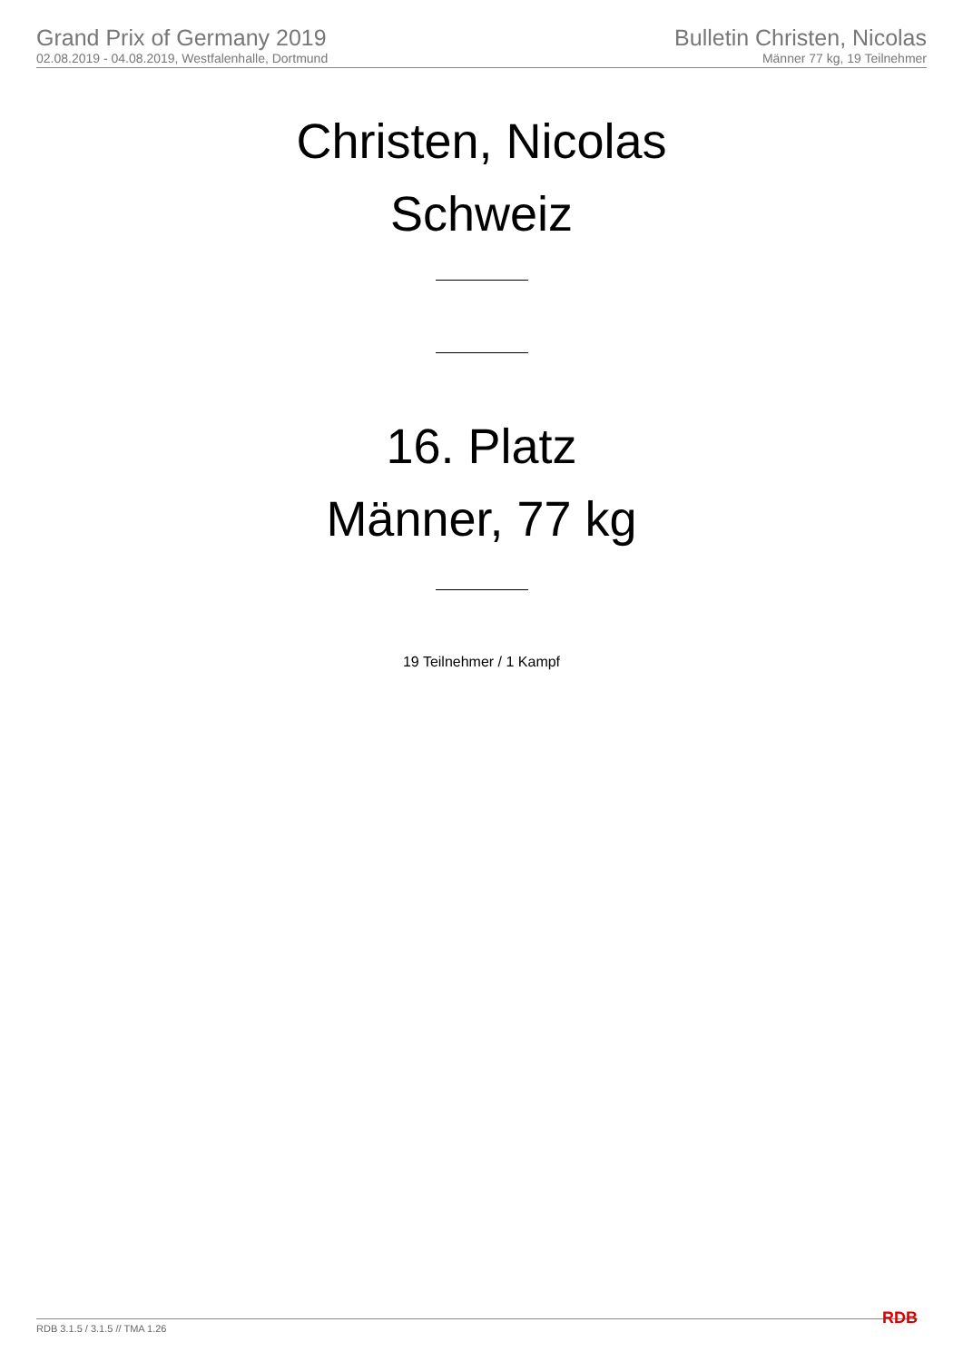Grand Prix of Germany 2019
02.08.2019 - 04.08.2019, Westfalenhalle, Dortmund
Bulletin Christen, Nicolas
Männer 77 kg, 19 Teilnehmer
Christen, Nicolas
Schweiz
16. Platz
Männer, 77 kg
19 Teilnehmer / 1 Kampf
RDB 3.1.5 / 3.1.5 // TMA 1.26 RDB